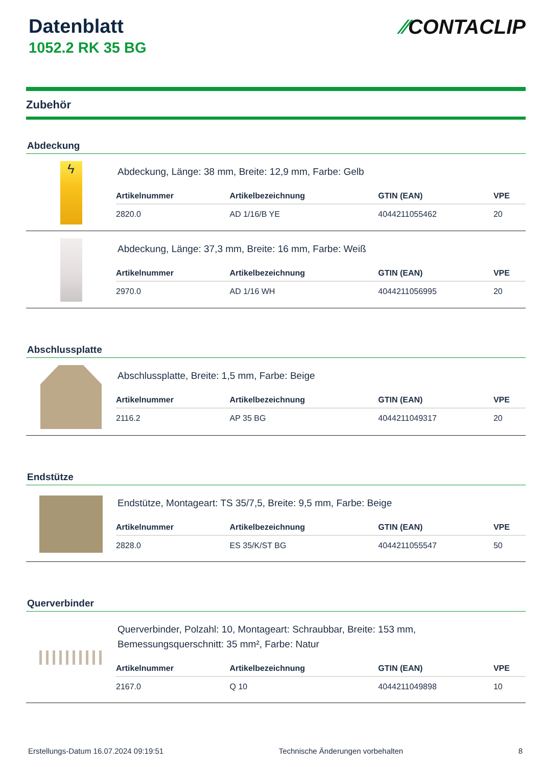Datenblatt
1052.2 RK 35 BG
⁄⁄CONTACLIP
Zubehör
Abdeckung
ϟ
Abdeckung, Länge: 38 mm, Breite: 12,9 mm, Farbe: Gelb
| Artikelnummer | Artikelbezeichnung | GTIN (EAN) | VPE |
| --- | --- | --- | --- |
| 2820.0 | AD 1/16/B YE | 4044211055462 | 20 |
Abdeckung, Länge: 37,3 mm, Breite: 16 mm, Farbe: Weiß
| Artikelnummer | Artikelbezeichnung | GTIN (EAN) | VPE |
| --- | --- | --- | --- |
| 2970.0 | AD 1/16 WH | 4044211056995 | 20 |
Abschlussplatte
Abschlussplatte, Breite: 1,5 mm, Farbe: Beige
| Artikelnummer | Artikelbezeichnung | GTIN (EAN) | VPE |
| --- | --- | --- | --- |
| 2116.2 | AP 35 BG | 4044211049317 | 20 |
Endstütze
Endstütze, Montageart: TS 35/7,5, Breite: 9,5 mm, Farbe: Beige
| Artikelnummer | Artikelbezeichnung | GTIN (EAN) | VPE |
| --- | --- | --- | --- |
| 2828.0 | ES 35/K/ST BG | 4044211055547 | 50 |
Querverbinder
Querverbinder, Polzahl: 10, Montageart: Schraubbar, Breite: 153 mm,
Bemessungsquerschnitt: 35 mm², Farbe: Natur
| Artikelnummer | Artikelbezeichnung | GTIN (EAN) | VPE |
| --- | --- | --- | --- |
| 2167.0 | Q 10 | 4044211049898 | 10 |
Erstellungs-Datum 16.07.2024 09:19:51 Technische Änderungen vorbehalten 8